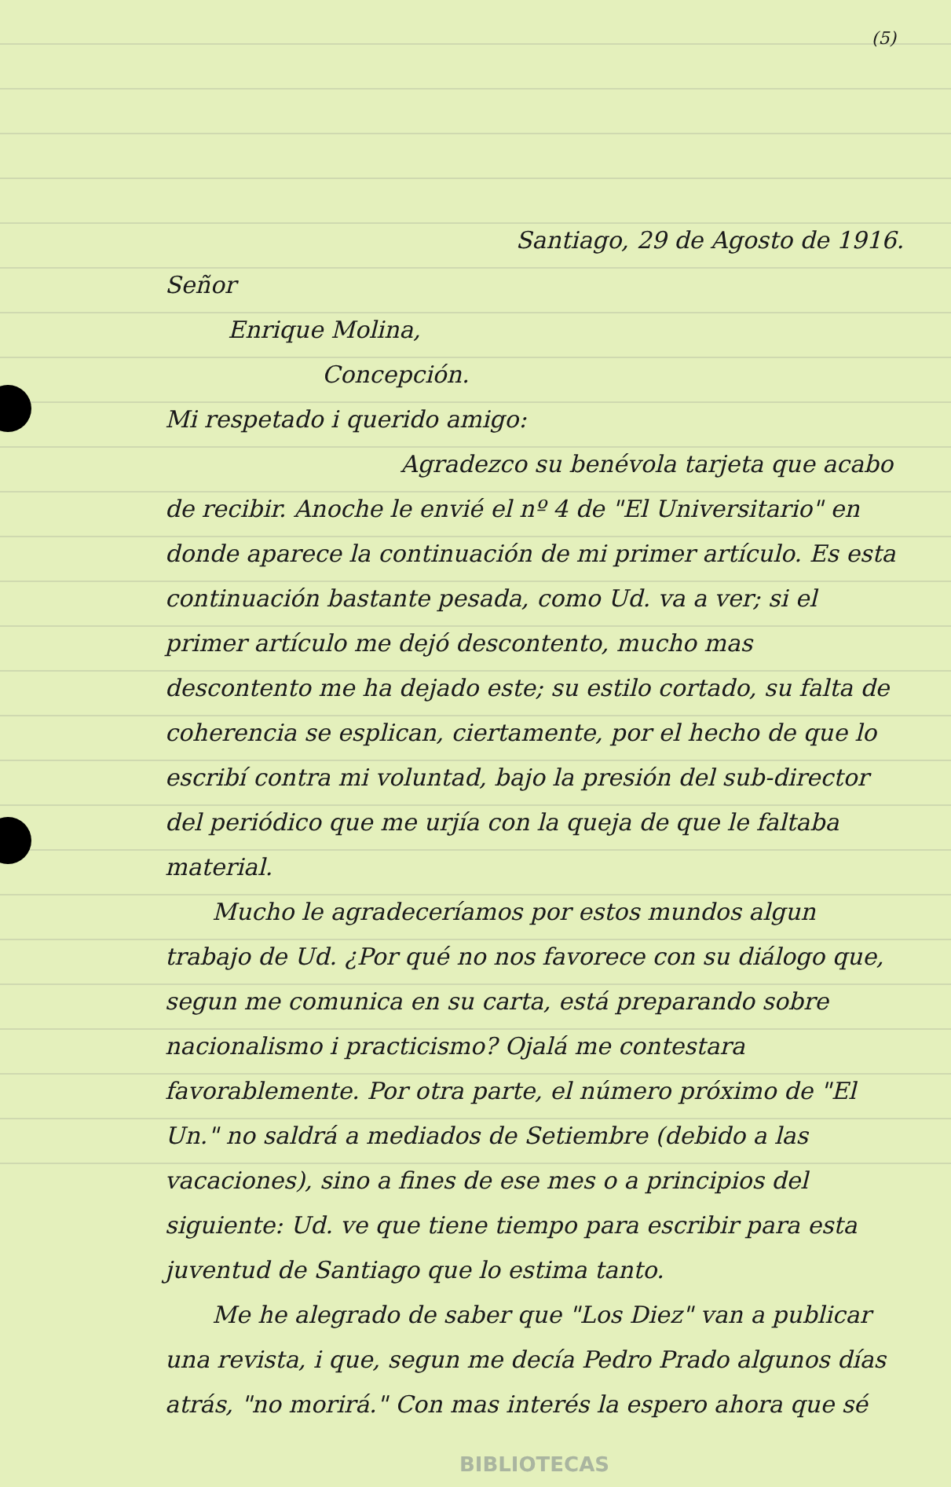(5)
Santiago, 29 de Agosto de 1916.
Señor
Enrique Molina,
Concepción.
Mi respetado i querido amigo:
Agradezco su benévola tarjeta que acabo de recibir. Anoche le envié el nº 4 de "El Universitario" en donde aparece la continuación de mi primer artículo. Es esta continuación bastante pesada, como Ud. va a ver; si el primer artículo me dejó descontento, mucho mas descontento me ha dejado este; su estilo cortado, su falta de coherencia se esplican, ciertamente, por el hecho de que lo escribí contra mi voluntad, bajo la presión del sub-director del periódico que me urjía con la queja de que le faltaba material.
Mucho le agradeceríamos por estos mundos algun trabajo de Ud. ¿Por qué no nos favorece con su diálogo que, segun me comunica en su carta, está preparando sobre nacionalismo i practicismo? Ojalá me contestara favorablemente. Por otra parte, el número próximo de "El Un." no saldrá a mediados de Setiembre (debido a las vacaciones), sino a fines de ese mes o a principios del siguiente: Ud. ve que tiene tiempo para escribir para esta juventud de Santiago que lo estima tanto.
Me he alegrado de saber que "Los Diez" van a publicar una revista, i que, segun me decía Pedro Prado algunos días atrás, "no morirá." Con mas interés la espero ahora que sé
BIBLIOTECAS